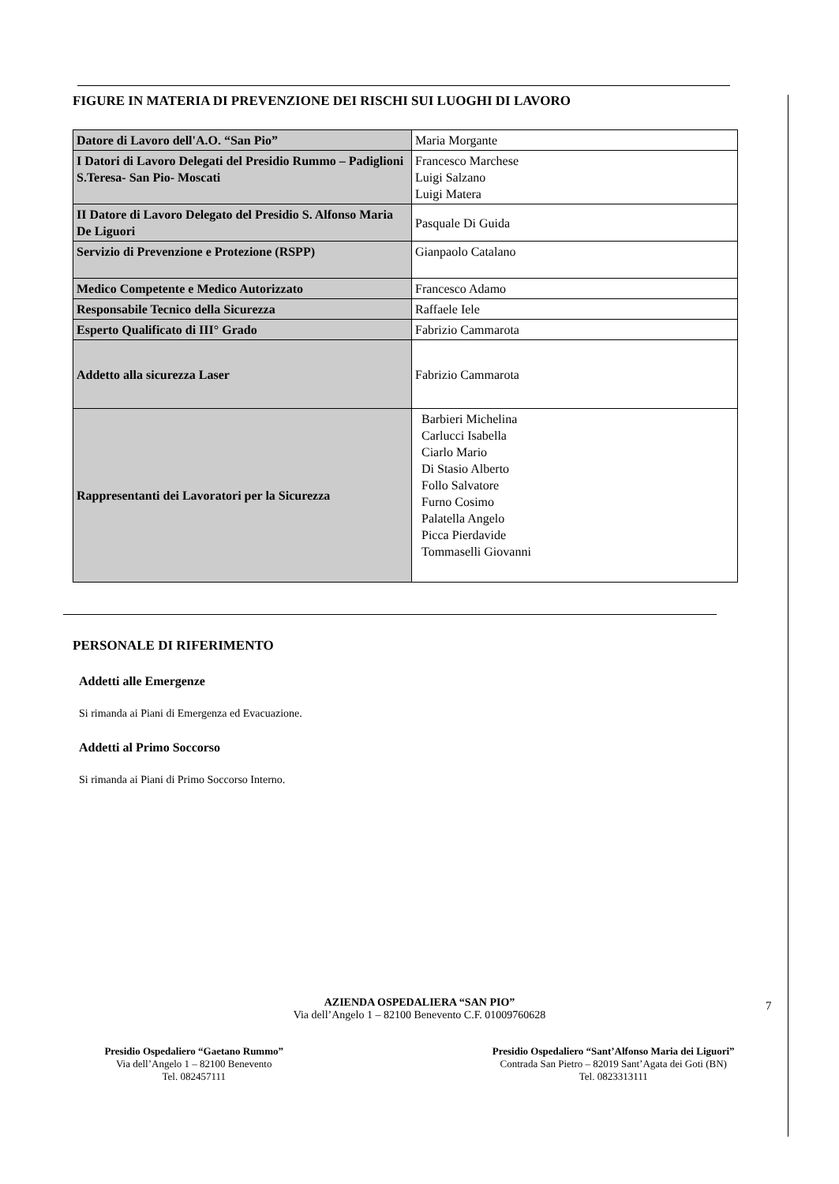FIGURE IN MATERIA DI PREVENZIONE DEI RISCHI SUI LUOGHI DI LAVORO
| Datore di Lavoro dell'A.O. “San Pio” | Maria Morgante |
| I Datori di Lavoro Delegati del Presidio Rummo – Padiglioni S.Teresa- San Pio- Moscati | Francesco Marchese Luigi Salzano Luigi Matera |
| II Datore di Lavoro Delegato del Presidio S. Alfonso Maria De Liguori | Pasquale Di Guida |
| Servizio di Prevenzione e Protezione (RSPP) | Gianpaolo Catalano |
| Medico Competente e Medico Autorizzato | Francesco Adamo |
| Responsabile Tecnico della Sicurezza | Raffaele Iele |
| Esperto Qualificato di III° Grado | Fabrizio Cammarota |
| Addetto alla sicurezza Laser | Fabrizio Cammarota |
| Rappresentanti dei Lavoratori per la Sicurezza | Barbieri Michelina Carlucci Isabella Ciarlo Mario Di Stasio Alberto Follo Salvatore Furno Cosimo Palatella Angelo Picca Pierdavide Tommaselli Giovanni |
PERSONALE DI RIFERIMENTO
Addetti alle Emergenze
Si rimanda ai Piani di Emergenza ed Evacuazione.
Addetti al Primo Soccorso
Si rimanda ai Piani di Primo Soccorso Interno.
7
AZIENDA OSPEDALIERA “SAN PIO”
Via dell’Angelo 1 – 82100 Benevento C.F. 01009760628
Presidio Ospedaliero “Gaetano Rummo”
Via dell’Angelo 1 – 82100 Benevento
Tel. 082457111
Presidio Ospedaliero “Sant’Alfonso Maria dei Liguori”
Contrada San Pietro – 82019 Sant’Agata dei Goti (BN)
Tel. 0823313111